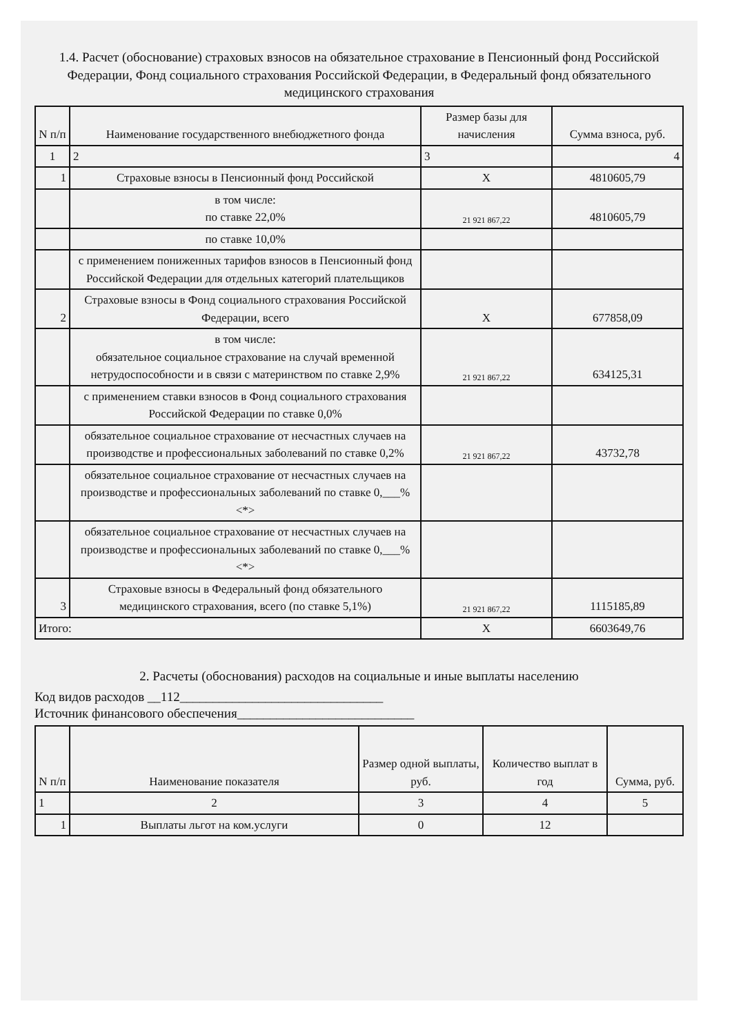1.4. Расчет (обоснование) страховых взносов на обязательное страхование в Пенсионный фонд Российской Федерации, Фонд социального страхования Российской Федерации, в Федеральный фонд обязательного медицинского страхования
| N п/п | Наименование государственного внебюджетного фонда | Размер базы для начисления | Сумма взноса, руб. |
| --- | --- | --- | --- |
| 1 | 2 | 3 | 4 |
| 1 | Страховые взносы в Пенсионный фонд Российской | X | 4810605,79 |
| | в том числе: по ставке 22,0% | 21 921 867,22 | 4810605,79 |
| | по ставке 10,0% | | |
| | с применением пониженных тарифов взносов в Пенсионный фонд Российской Федерации для отдельных категорий плательщиков | | |
| 2 | Страховые взносы в Фонд социального страхования Российской Федерации, всего | X | 677858,09 |
| | в том числе: обязательное социальное страхование на случай временной нетрудоспособности и в связи с материнством по ставке 2,9% | 21 921 867,22 | 634125,31 |
| | с применением ставки взносов в Фонд социального страхования Российской Федерации по ставке 0,0% | | |
| | обязательное социальное страхование от несчастных случаев на производстве и профессиональных заболеваний по ставке 0,2% | 21 921 867,22 | 43732,78 |
| | обязательное социальное страхование от несчастных случаев на производстве и профессиональных заболеваний по ставке 0,___% <*> | | |
| | обязательное социальное страхование от несчастных случаев на производстве и профессиональных заболеваний по ставке 0,___% <*> | | |
| 3 | Страховые взносы в Федеральный фонд обязательного медицинского страхования, всего (по ставке 5,1%) | 21 921 867,22 | 1115185,89 |
| Итого: | | X | 6603649,76 |
2. Расчеты (обоснования) расходов на социальные и иные выплаты населению
Код видов расходов __112_______________________________
Источник финансового обеспечения___________________________
| N п/п | Наименование показателя | Размер одной выплаты, руб. | Количество выплат в год | Сумма, руб. |
| --- | --- | --- | --- | --- |
| 1 | 2 | 3 | 4 | 5 |
| 1 | Выплаты льгот на ком.услуги | 0 | 12 | |